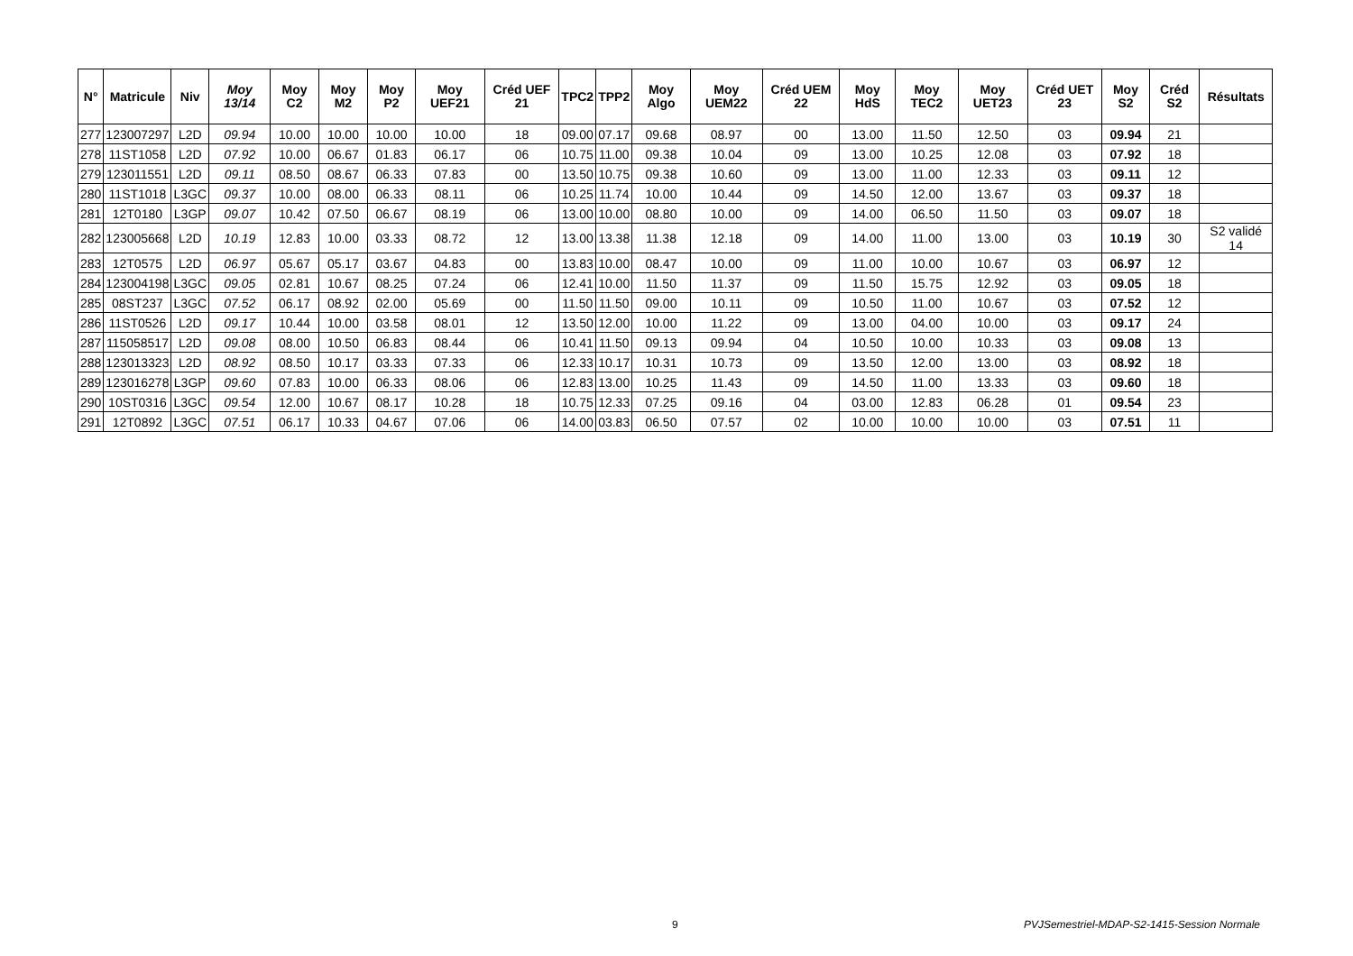| N° | Matricule | Niv | Moy 13/14 | Moy C2 | Moy M2 | Moy P2 | Moy UEF21 | Créd UEF 21 | TPC2 | TPP2 | Moy Algo | Moy UEM22 | Créd UEM 22 | Moy HdS | Moy TEC2 | Moy UET23 | Créd UET 23 | Moy S2 | Créd S2 | Résultats |
| --- | --- | --- | --- | --- | --- | --- | --- | --- | --- | --- | --- | --- | --- | --- | --- | --- | --- | --- | --- | --- |
| 277 | 123007297 | L2D | 09.94 | 10.00 | 10.00 | 10.00 | 10.00 | 18 | 09.00 | 07.17 | 09.68 | 08.97 | 00 | 13.00 | 11.50 | 12.50 | 03 | 09.94 | 21 | |
| 278 | 11ST1058 | L2D | 07.92 | 10.00 | 06.67 | 01.83 | 06.17 | 06 | 10.75 | 11.00 | 09.38 | 10.04 | 09 | 13.00 | 10.25 | 12.08 | 03 | 07.92 | 18 | |
| 279 | 123011551 | L2D | 09.11 | 08.50 | 08.67 | 06.33 | 07.83 | 00 | 13.50 | 10.75 | 09.38 | 10.60 | 09 | 13.00 | 11.00 | 12.33 | 03 | 09.11 | 12 | |
| 280 | 11ST1018 | L3GC | 09.37 | 10.00 | 08.00 | 06.33 | 08.11 | 06 | 10.25 | 11.74 | 10.00 | 10.44 | 09 | 14.50 | 12.00 | 13.67 | 03 | 09.37 | 18 | |
| 281 | 12T0180 | L3GP | 09.07 | 10.42 | 07.50 | 06.67 | 08.19 | 06 | 13.00 | 10.00 | 08.80 | 10.00 | 09 | 14.00 | 06.50 | 11.50 | 03 | 09.07 | 18 | |
| 282 | 123005668 | L2D | 10.19 | 12.83 | 10.00 | 03.33 | 08.72 | 12 | 13.00 | 13.38 | 11.38 | 12.18 | 09 | 14.00 | 11.00 | 13.00 | 03 | 10.19 | 30 | S2 validé 14 |
| 283 | 12T0575 | L2D | 06.97 | 05.67 | 05.17 | 03.67 | 04.83 | 00 | 13.83 | 10.00 | 08.47 | 10.00 | 09 | 11.00 | 10.00 | 10.67 | 03 | 06.97 | 12 | |
| 284 | 123004198 | L3GC | 09.05 | 02.81 | 10.67 | 08.25 | 07.24 | 06 | 12.41 | 10.00 | 11.50 | 11.37 | 09 | 11.50 | 15.75 | 12.92 | 03 | 09.05 | 18 | |
| 285 | 08ST237 | L3GC | 07.52 | 06.17 | 08.92 | 02.00 | 05.69 | 00 | 11.50 | 11.50 | 09.00 | 10.11 | 09 | 10.50 | 11.00 | 10.67 | 03 | 07.52 | 12 | |
| 286 | 11ST0526 | L2D | 09.17 | 10.44 | 10.00 | 03.58 | 08.01 | 12 | 13.50 | 12.00 | 10.00 | 11.22 | 09 | 13.00 | 04.00 | 10.00 | 03 | 09.17 | 24 | |
| 287 | 115058517 | L2D | 09.08 | 08.00 | 10.50 | 06.83 | 08.44 | 06 | 10.41 | 11.50 | 09.13 | 09.94 | 04 | 10.50 | 10.00 | 10.33 | 03 | 09.08 | 13 | |
| 288 | 123013323 | L2D | 08.92 | 08.50 | 10.17 | 03.33 | 07.33 | 06 | 12.33 | 10.17 | 10.31 | 10.73 | 09 | 13.50 | 12.00 | 13.00 | 03 | 08.92 | 18 | |
| 289 | 123016278 | L3GP | 09.60 | 07.83 | 10.00 | 06.33 | 08.06 | 06 | 12.83 | 13.00 | 10.25 | 11.43 | 09 | 14.50 | 11.00 | 13.33 | 03 | 09.60 | 18 | |
| 290 | 10ST0316 | L3GC | 09.54 | 12.00 | 10.67 | 08.17 | 10.28 | 18 | 10.75 | 12.33 | 07.25 | 09.16 | 04 | 03.00 | 12.83 | 06.28 | 01 | 09.54 | 23 | |
| 291 | 12T0892 | L3GC | 07.51 | 06.17 | 10.33 | 04.67 | 07.06 | 06 | 14.00 | 03.83 | 06.50 | 07.57 | 02 | 10.00 | 10.00 | 10.00 | 03 | 07.51 | 11 | |
9 PVJSemestriel-MDAP-S2-1415-Session Normale